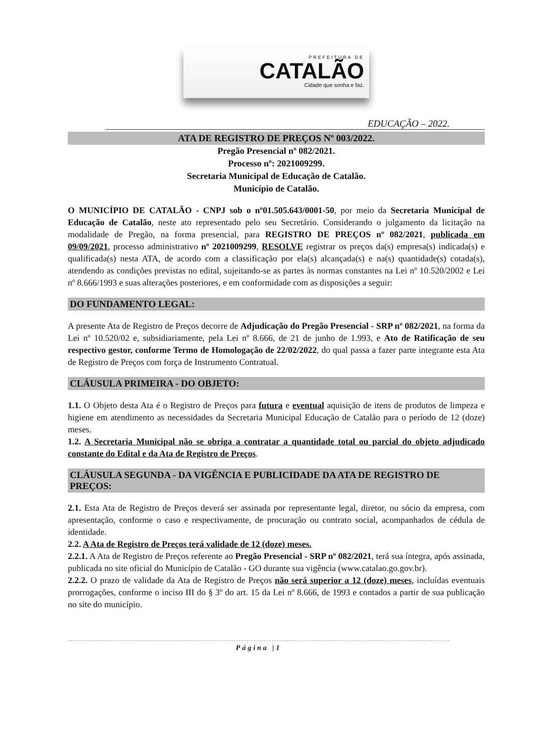PREFEITURA DE
CATALÃO
Cidade que sonha e faz.
EDUCAÇÃO – 2022.
ATA DE REGISTRO DE PREÇOS Nº 003/2022.
Pregão Presencial nº 082/2021.
Processo nº: 2021009299.
Secretaria Municipal de Educação de Catalão.
Município de Catalão.
O MUNICÍPIO DE CATALÃO - CNPJ sob o nº01.505.643/0001-50, por meio da Secretaria Municipal de Educação de Catalão, neste ato representado pelo seu Secretário. Considerando o julgamento da licitação na modalidade de Pregão, na forma presencial, para REGISTRO DE PREÇOS nº 082/2021, publicada em 09/09/2021, processo administrativo nº 2021009299, RESOLVE registrar os preços da(s) empresa(s) indicada(s) e qualificada(s) nesta ATA, de acordo com a classificação por ela(s) alcançada(s) e na(s) quantidade(s) cotada(s), atendendo as condições previstas no edital, sujeitando-se as partes às normas constantes na Lei nº 10.520/2002 e Lei nº 8.666/1993 e suas alterações posteriores, e em conformidade com as disposições a seguir:
DO FUNDAMENTO LEGAL:
A presente Ata de Registro de Preços decorre de Adjudicação do Pregão Presencial - SRP nº 082/2021, na forma da Lei nº 10.520/02 e, subsidiariamente, pela Lei nº 8.666, de 21 de junho de 1.993, e Ato de Ratificação de seu respectivo gestor, conforme Termo de Homologação de 22/02/2022, do qual passa a fazer parte integrante esta Ata de Registro de Preços com força de Instrumento Contratual.
CLÁUSULA PRIMEIRA - DO OBJETO:
1.1. O Objeto desta Ata é o Registro de Preços para futura e eventual aquisição de itens de produtos de limpeza e higiene em atendimento as necessidades da Secretaria Municipal Educação de Catalão para o período de 12 (doze) meses.
1.2. A Secretaria Municipal não se obriga a contratar a quantidade total ou parcial do objeto adjudicado constante do Edital e da Ata de Registro de Preços.
CLÁUSULA SEGUNDA - DA VIGÊNCIA E PUBLICIDADE DA ATA DE REGISTRO DE PREÇOS:
2.1. Esta Ata de Registro de Preços deverá ser assinada por representante legal, diretor, ou sócio da empresa, com apresentação, conforme o caso e respectivamente, de procuração ou contrato social, acompanhados de cédula de identidade.
2.2. A Ata de Registro de Preços terá validade de 12 (doze) meses.
2.2.1. A Ata de Registro de Preços referente ao Pregão Presencial - SRP nº 082/2021, terá sua íntegra, após assinada, publicada no site oficial do Município de Catalão - GO durante sua vigência (www.catalao.go.gov.br).
2.2.2. O prazo de validade da Ata de Registro de Preços não será superior a 12 (doze) meses, incluídas eventuais prorrogações, conforme o inciso III do § 3º do art. 15 da Lei nº 8.666, de 1993 e contados a partir de sua publicação no site do município.
Página |1